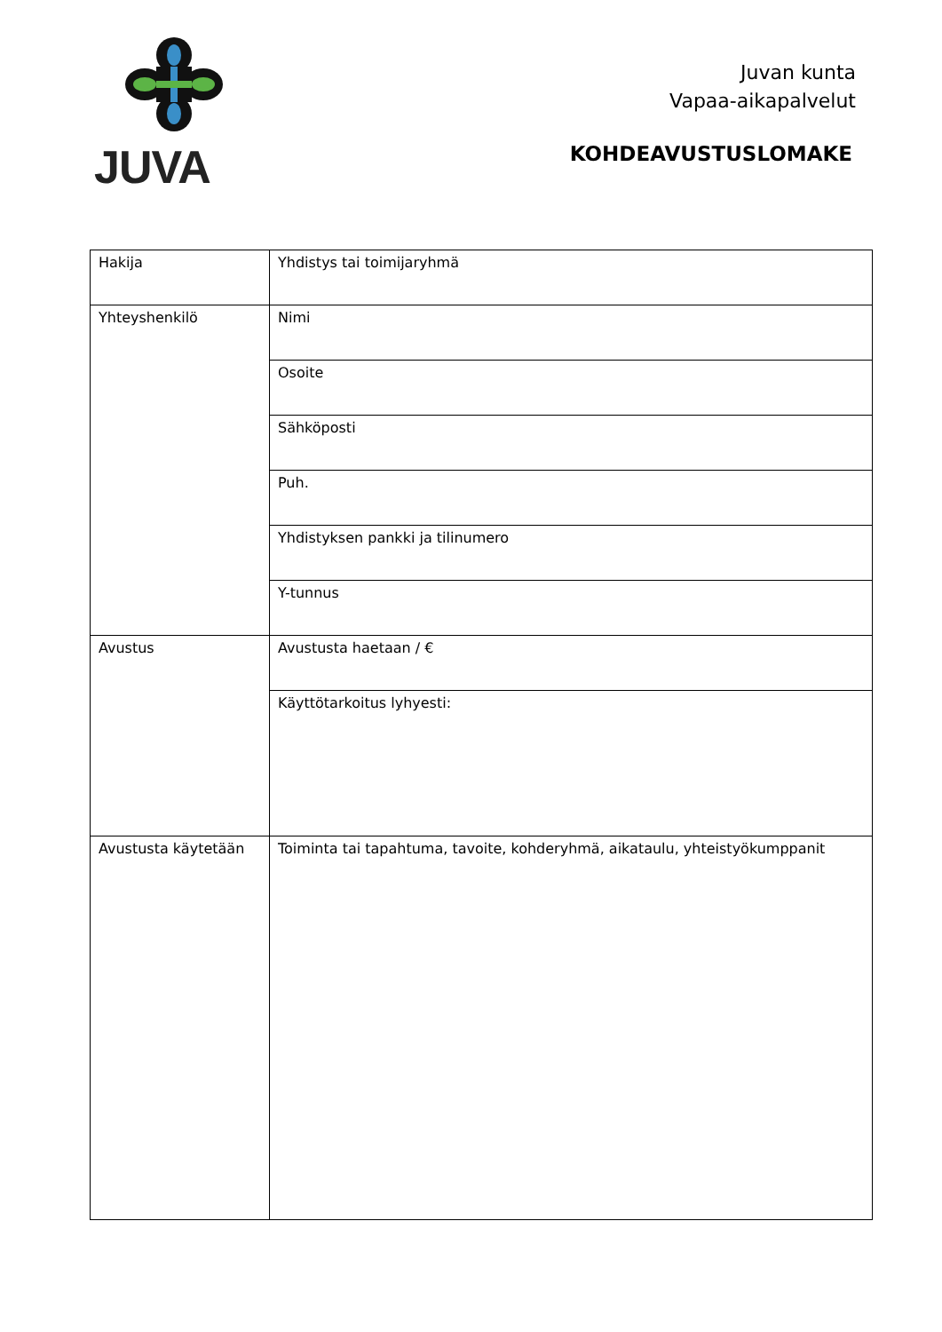JUVA
Juvan kunta
Vapaa-aikapalvelut
KOHDEAVUSTUSLOMAKE
| Hakija | Yhdistys tai toimijaryhmä |
| Yhteyshenkilö | Nimi |
| | Osoite |
| | Sähköposti |
| | Puh. |
| | Yhdistyksen pankki ja tilinumero |
| | Y-tunnus |
| Avustus | Avustusta haetaan / € |
| | Käyttötarkoitus lyhyesti: |
| Avustusta käytetään | Toiminta tai tapahtuma, tavoite, kohderyhmä, aikataulu, yhteistyökumppanit |